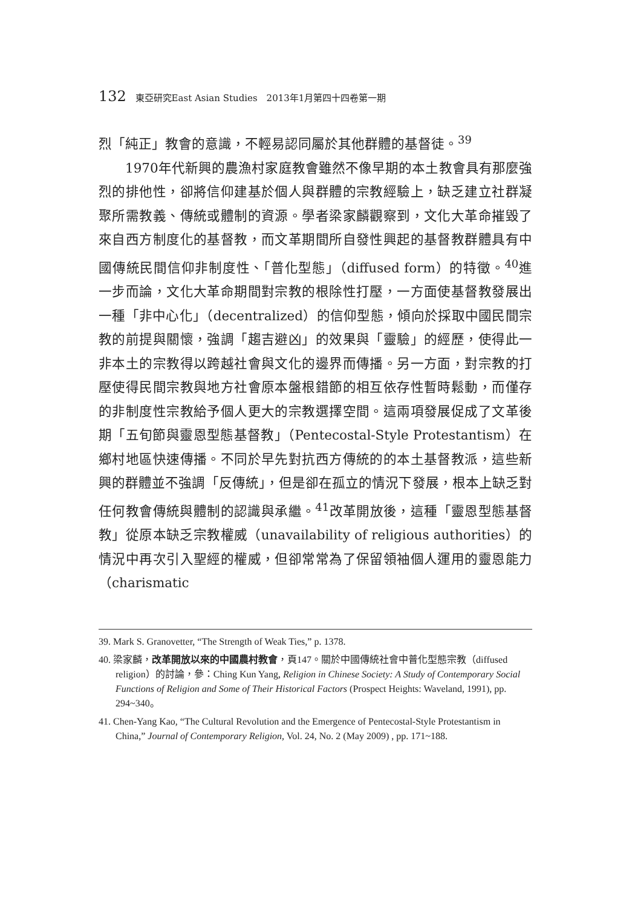132 東亞研究East Asian Studies　2013年1月第四十四卷第一期
烈「純正」教會的意識，不輕易認同屬於其他群體的基督徒。<sup>39</sup>
1970年代新興的農漁村家庭教會雖然不像早期的本土教會具有那麼強烈的排他性，卻將信仰建基於個人與群體的宗教經驗上，缺乏建立社群凝聚所需教義、傳統或體制的資源。學者梁家麟觀察到，文化大革命摧毀了來自西方制度化的基督教，而文革期間所自發性興起的基督教群體具有中國傳統民間信仰非制度性、「普化型態」（diffused form）的特徵。<sup>40</sup>進一步而論，文化大革命期間對宗教的根除性打壓，一方面使基督教發展出一種「非中心化」（decentralized）的信仰型態，傾向於採取中國民間宗教的前提與關懷，強調「趨吉避凶」的效果與「靈驗」的經歷，使得此一非本土的宗教得以跨越社會與文化的邊界而傳播。另一方面，對宗教的打壓使得民間宗教與地方社會原本盤根錯節的相互依存性暫時鬆動，而僅存的非制度性宗教給予個人更大的宗教選擇空間。這兩項發展促成了文革後期「五旬節與靈恩型態基督教」（Pentecostal-Style Protestantism）在鄉村地區快速傳播。不同於早先對抗西方傳統的的本土基督教派，這些新興的群體並不強調「反傳統」，但是卻在孤立的情況下發展，根本上缺乏對任何教會傳統與體制的認識與承繼。<sup>41</sup>改革開放後，這種「靈恩型態基督教」從原本缺乏宗教權威（unavailability of religious authorities）的情況中再次引入聖經的權威，但卻常常為了保留領袖個人運用的靈恩能力（charismatic
39. Mark S. Granovetter, “The Strength of Weak Ties,” p. 1378.
40. 梁家麟，改革開放以來的中國農村教會，頁147。關於中國傳統社會中普化型態宗教（diffused religion）的討論，參：Ching Kun Yang, Religion in Chinese Society: A Study of Contemporary Social Functions of Religion and Some of Their Historical Factors (Prospect Heights: Waveland, 1991), pp. 294~340。
41. Chen-Yang Kao, “The Cultural Revolution and the Emergence of Pentecostal-Style Protestantism in China,” Journal of Contemporary Religion, Vol. 24, No. 2 (May 2009) , pp. 171~188.